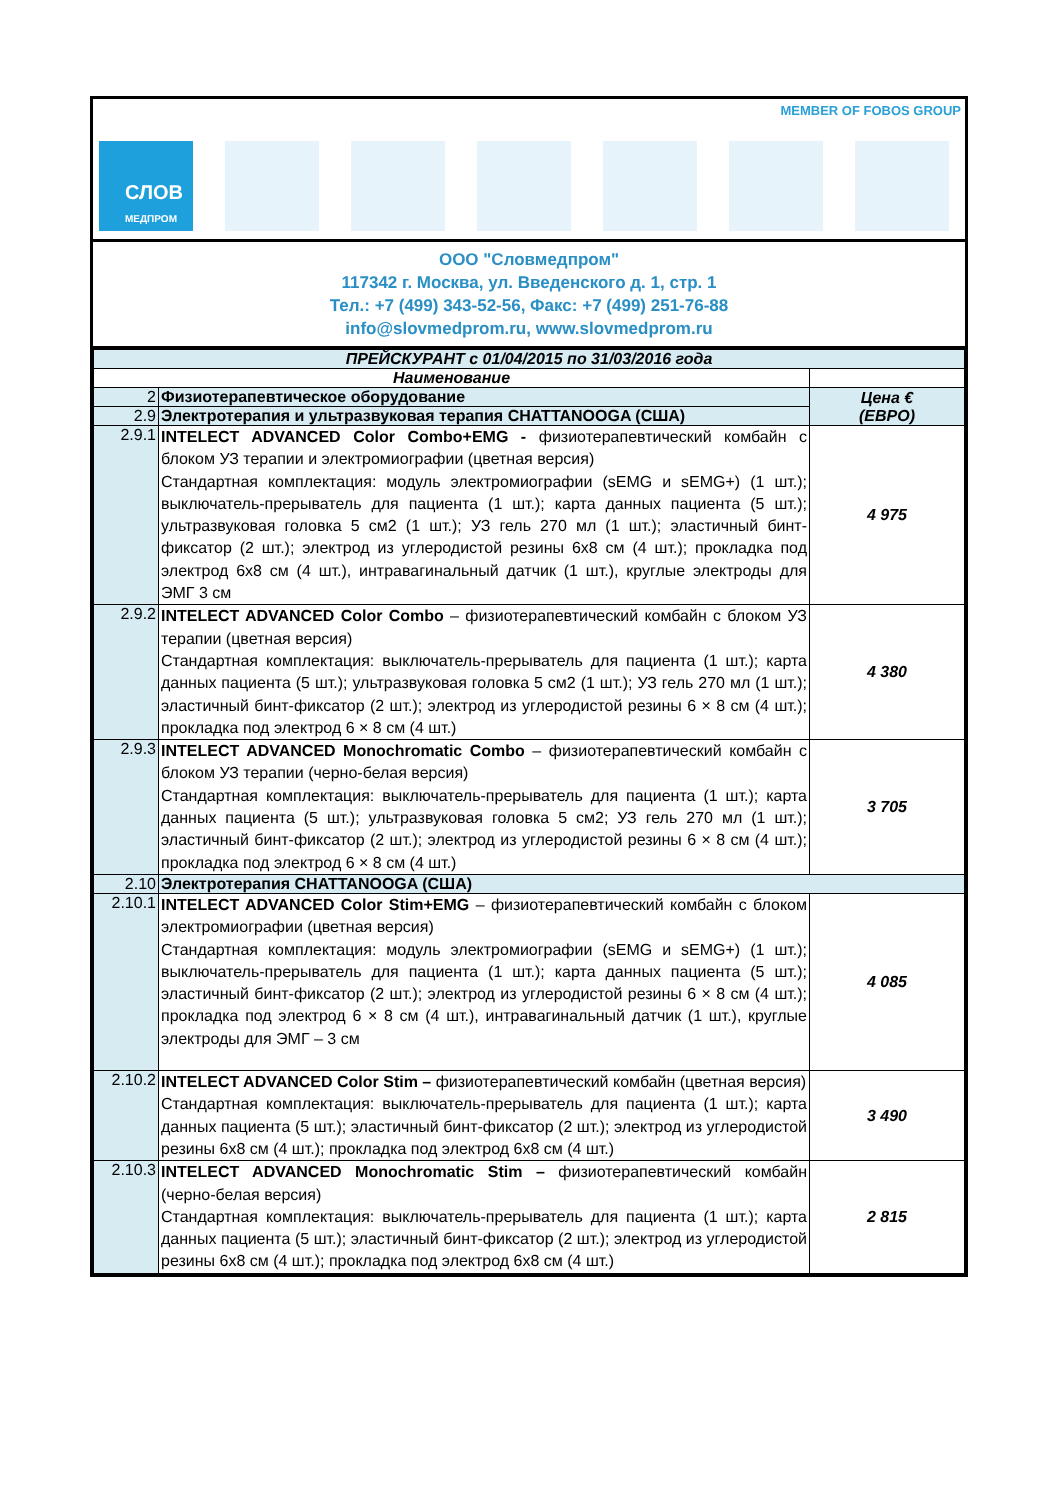MEMBER OF FOBOS GROUP
СЛОВ
МЕДПРОМ
ООО "Словмедпром"
117342 г. Москва, ул. Введенского д. 1, стр. 1
Тел.: +7 (499) 343-52-56, Факс: +7 (499) 251-76-88
info@slovmedprom.ru, www.slovmedprom.ru
| ПРЕЙСКУРАНТ с 01/04/2015 по 31/03/2016 года | | |
| --- | --- | --- |
| Наименование | | |
| 2 | Физиотерапевтическое оборудование | Цена € (ЕВРО) |
| 2.9 | Электротерапия и ультразвуковая терапия CHATTANOOGA (США) | |
| 2.9.1 | INTELECT ADVANCED Color Combo+EMG - физиотерапевтический комбайн с блоком УЗ терапии и электромиографии (цветная версия) Стандартная комплектация: модуль электромиографии (sEMG и sEMG+) (1 шт.); выключатель-прерыватель для пациента (1 шт.); карта данных пациента (5 шт.); ультразвуковая головка 5 см2 (1 шт.); УЗ гель 270 мл (1 шт.); эластичный бинт-фиксатор (2 шт.); электрод из углеродистой резины 6x8 см (4 шт.); прокладка под электрод 6x8 см (4 шт.), интравагинальный датчик (1 шт.), круглые электроды для ЭМГ 3 см | 4 975 |
| 2.9.2 | INTELECT ADVANCED Color Combo – физиотерапевтический комбайн с блоком УЗ терапии (цветная версия) Стандартная комплектация: выключатель-прерыватель для пациента (1 шт.); карта данных пациента (5 шт.); ультразвуковая головка 5 см2 (1 шт.); УЗ гель 270 мл (1 шт.); эластичный бинт-фиксатор (2 шт.); электрод из углеродистой резины 6 × 8 см (4 шт.); прокладка под электрод 6 × 8 см (4 шт.) | 4 380 |
| 2.9.3 | INTELECT ADVANCED Monochromatic Combo – физиотерапевтический комбайн с блоком УЗ терапии (черно-белая версия) Стандартная комплектация: выключатель-прерыватель для пациента (1 шт.); карта данных пациента (5 шт.); ультразвуковая головка 5 см2; УЗ гель 270 мл (1 шт.); эластичный бинт-фиксатор (2 шт.); электрод из углеродистой резины 6 × 8 см (4 шт.); прокладка под электрод 6 × 8 см (4 шт.) | 3 705 |
| 2.10 | Электротерапия CHATTANOOGA (США) | |
| 2.10.1 | INTELECT ADVANCED Color Stim+EMG – физиотерапевтический комбайн с блоком электромиографии (цветная версия) Стандартная комплектация: модуль электромиографии (sEMG и sEMG+) (1 шт.); выключатель-прерыватель для пациента (1 шт.); карта данных пациента (5 шт.); эластичный бинт-фиксатор (2 шт.); электрод из углеродистой резины 6 × 8 см (4 шт.); прокладка под электрод 6 × 8 см (4 шт.), интравагинальный датчик (1 шт.), круглые электроды для ЭМГ – 3 см | 4 085 |
| 2.10.2 | INTELECT ADVANCED Color Stim – физиотерапевтический комбайн (цветная версия) Стандартная комплектация: выключатель-прерыватель для пациента (1 шт.); карта данных пациента (5 шт.); эластичный бинт-фиксатор (2 шт.); электрод из углеродистой резины 6x8 см (4 шт.); прокладка под электрод 6x8 см (4 шт.) | 3 490 |
| 2.10.3 | INTELECT ADVANCED Monochromatic Stim – физиотерапевтический комбайн (черно-белая версия) Стандартная комплектация: выключатель-прерыватель для пациента (1 шт.); карта данных пациента (5 шт.); эластичный бинт-фиксатор (2 шт.); электрод из углеродистой резины 6x8 см (4 шт.); прокладка под электрод 6x8 см (4 шт.) | 2 815 |